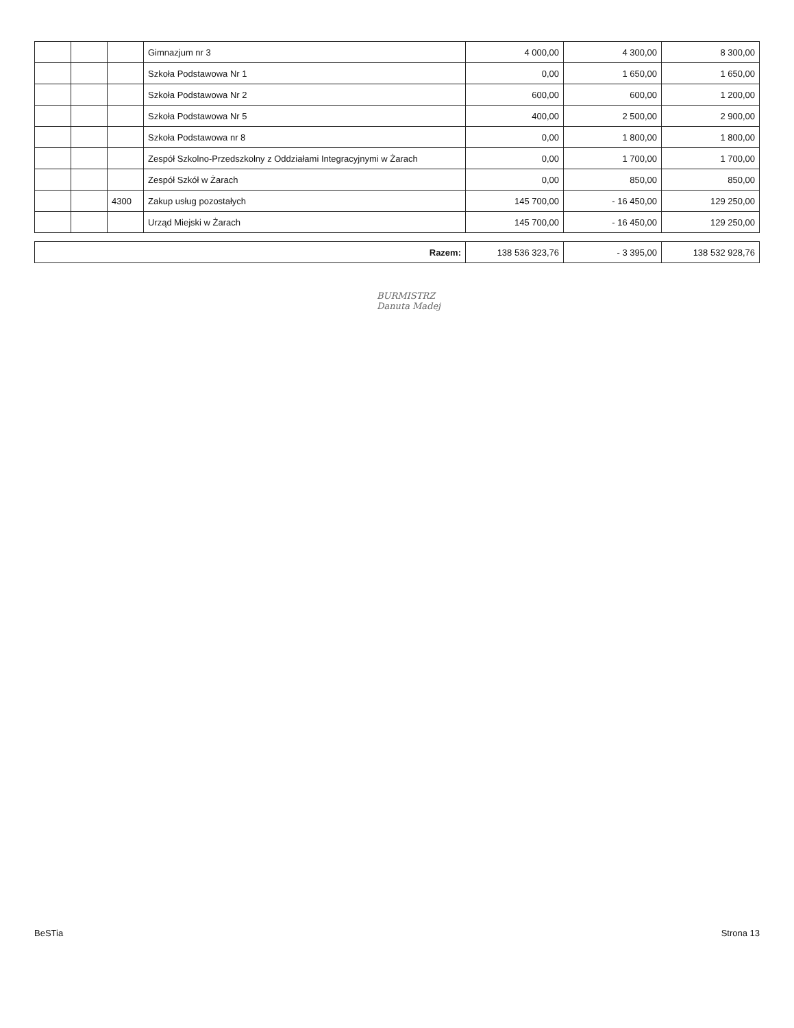| | | | Gimnazjum nr 3 | 4 000,00 | 4 300,00 | 8 300,00 |
| | | | Szkoła Podstawowa Nr 1 | 0,00 | 1 650,00 | 1 650,00 |
| | | | Szkoła Podstawowa Nr 2 | 600,00 | 600,00 | 1 200,00 |
| | | | Szkoła Podstawowa Nr 5 | 400,00 | 2 500,00 | 2 900,00 |
| | | | Szkoła Podstawowa nr 8 | 0,00 | 1 800,00 | 1 800,00 |
| | | | Zespół Szkolno-Przedszkolny z Oddziałami Integracyjnymi w Żarach | 0,00 | 1 700,00 | 1 700,00 |
| | | | Zespół Szkół w Żarach | 0,00 | 850,00 | 850,00 |
| | | 4300 | Zakup usług pozostałych | 145 700,00 | - 16 450,00 | 129 250,00 |
| | | | Urząd Miejski w Żarach | 145 700,00 | - 16 450,00 | 129 250,00 |
| Razem: | 138 536 323,76 | - 3 395,00 | 138 532 928,76 |
BURMISTRZ
Danuta Madej
BeSTia Strona 13